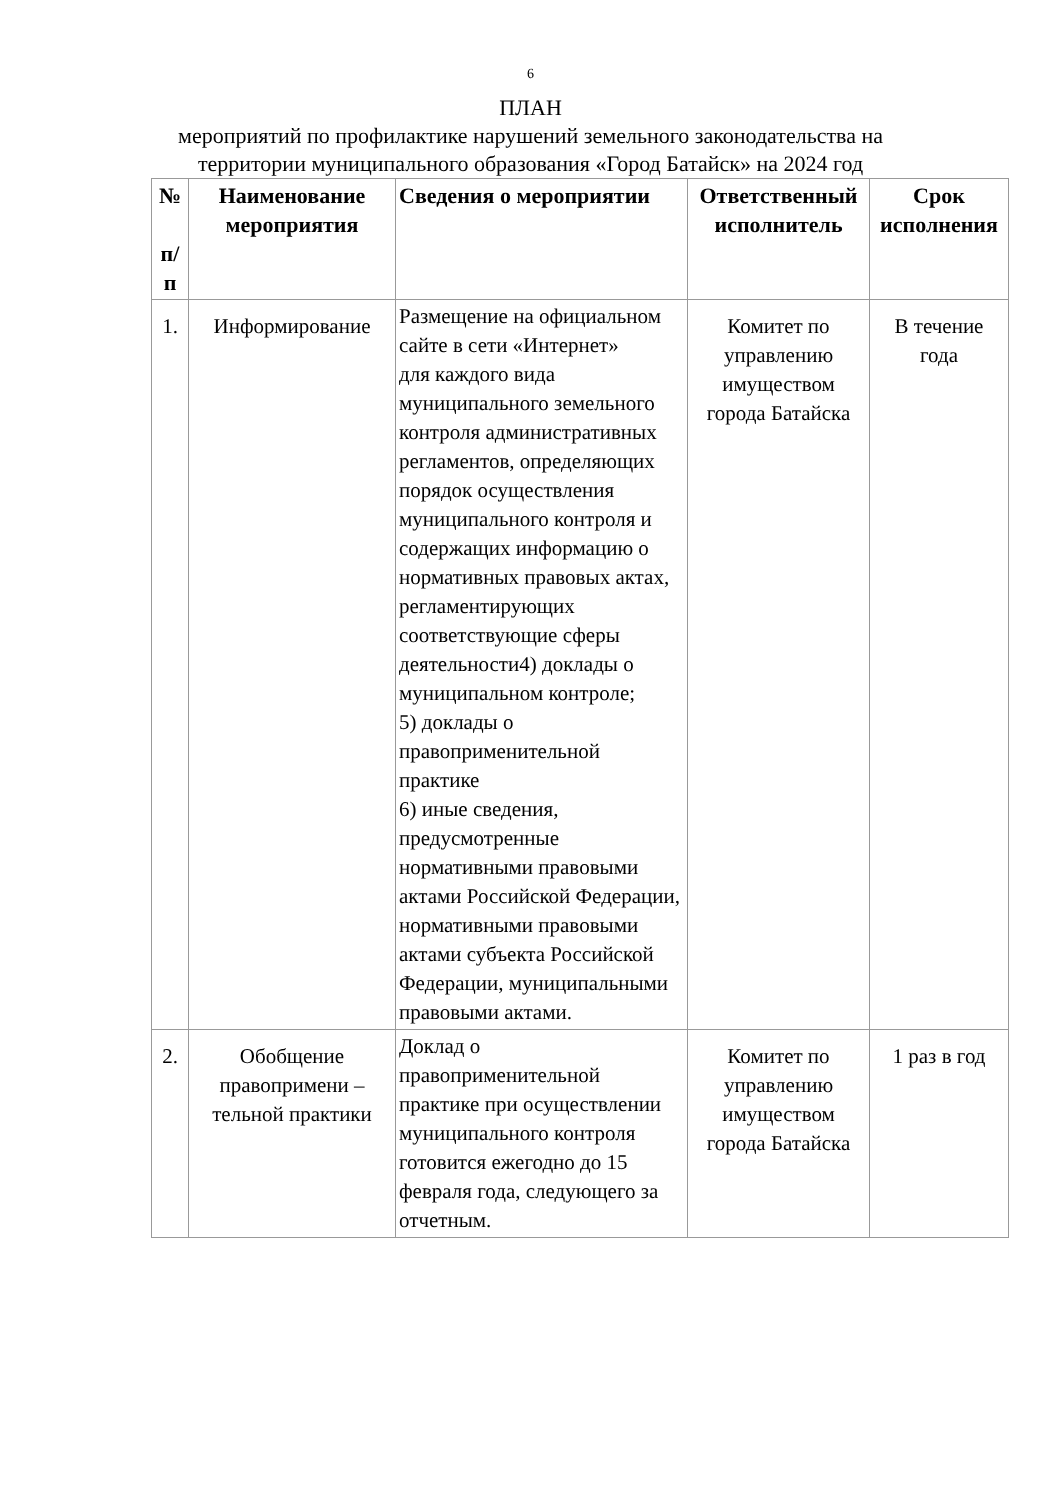6
ПЛАН
мероприятий по профилактике нарушений земельного законодательства на
территории муниципального образования «Город Батайск» на 2024 год
| № п/п | Наименование мероприятия | Сведения о мероприятии | Ответственный исполнитель | Срок исполнения |
| --- | --- | --- | --- | --- |
| 1. | Информирование | Размещение на официальном сайте в сети «Интернет» для каждого вида муниципального земельного контроля административных регламентов, определяющих порядок осуществления муниципального контроля и содержащих информацию о нормативных правовых актах, регламентирующих соответствующие сферы деятельности4) доклады о муниципальном контроле; 5) доклады о правоприменительной практике 6) иные сведения, предусмотренные нормативными правовыми актами Российской Федерации, нормативными правовыми актами субъекта Российской Федерации, муниципальными правовыми актами. | Комитет по управлению имуществом города Батайска | В течение года |
| 2. | Обобщение правопримени – тельной практики | Доклад о правоприменительной практике при осуществлении муниципального контроля готовится ежегодно до 15 февраля года, следующего за отчетным. | Комитет по управлению имуществом города Батайска | 1 раз в год |